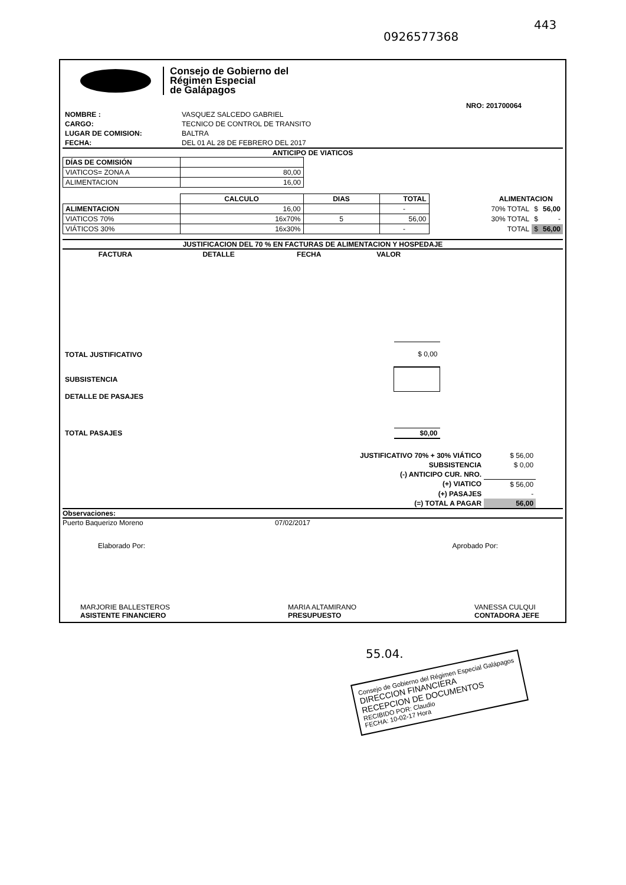0926577368
443
Consejo de Gobierno del
Régimen Especial
de Galápagos
NRO: 201700064
| NOMBRE : | VASQUEZ SALCEDO GABRIEL |
| CARGO: | TECNICO DE CONTROL DE TRANSITO |
| LUGAR DE COMISION: | BALTRA |
| FECHA: | DEL 01 AL 28 DE FEBRERO DEL 2017 |
ANTICIPO DE VIATICOS
| DÍAS DE COMISIÓN | |
| VIATICOS= ZONA A | 80,00 |
| ALIMENTACION | 16,00 |
| | CALCULO | DIAS | TOTAL |
| --- | --- | --- | --- |
| ALIMENTACION | 16,00 | | - |
| VIATICOS 70% | 16x70% | 5 | 56,00 |
| VIÁTICOS 30% | 16x30% | | - |
| ALIMENTACION | | |
| 70% TOTAL | $ | 56,00 |
| 30% TOTAL | $ | - |
| TOTAL | $ | 56,00 |
JUSTIFICACION DEL 70 % EN FACTURAS DE ALIMENTACION Y HOSPEDAJE
| FACTURA | DETALLE | FECHA | VALOR |
| --- | --- | --- | --- |
| TOTAL JUSTIFICATIVO | $ 0,00 |
| SUBSISTENCIA | |
| DETALLE DE PASAJES | |
| TOTAL PASAJES | $0,00 |
| JUSTIFICATIVO 70% + 30% VIÁTICO | $ 56,00 |
| SUBSISTENCIA | $ 0,00 |
| (-) ANTICIPO CUR. NRO. | |
| (+) VIATICO | $ 56,00 |
| (+) PASAJES | - |
| (=) TOTAL A PAGAR | 56,00 |
Observaciones:
Puerto Baquerizo Moreno 07/02/2017
Elaborado Por: Aprobado Por:
MARJORIE BALLESTEROS
ASISTENTE FINANCIERO
MARIA ALTAMIRANO
PRESUPUESTO
VANESSA CULQUI
CONTADORA JEFE
55.04.
Consejo de Gobierno del Régimen Especial Galápagos
DIRECCION FINANCIERA
RECEPCION DE DOCUMENTOS
RECIBIDO POR: Claudio
FECHA: 10-02-17 Hora